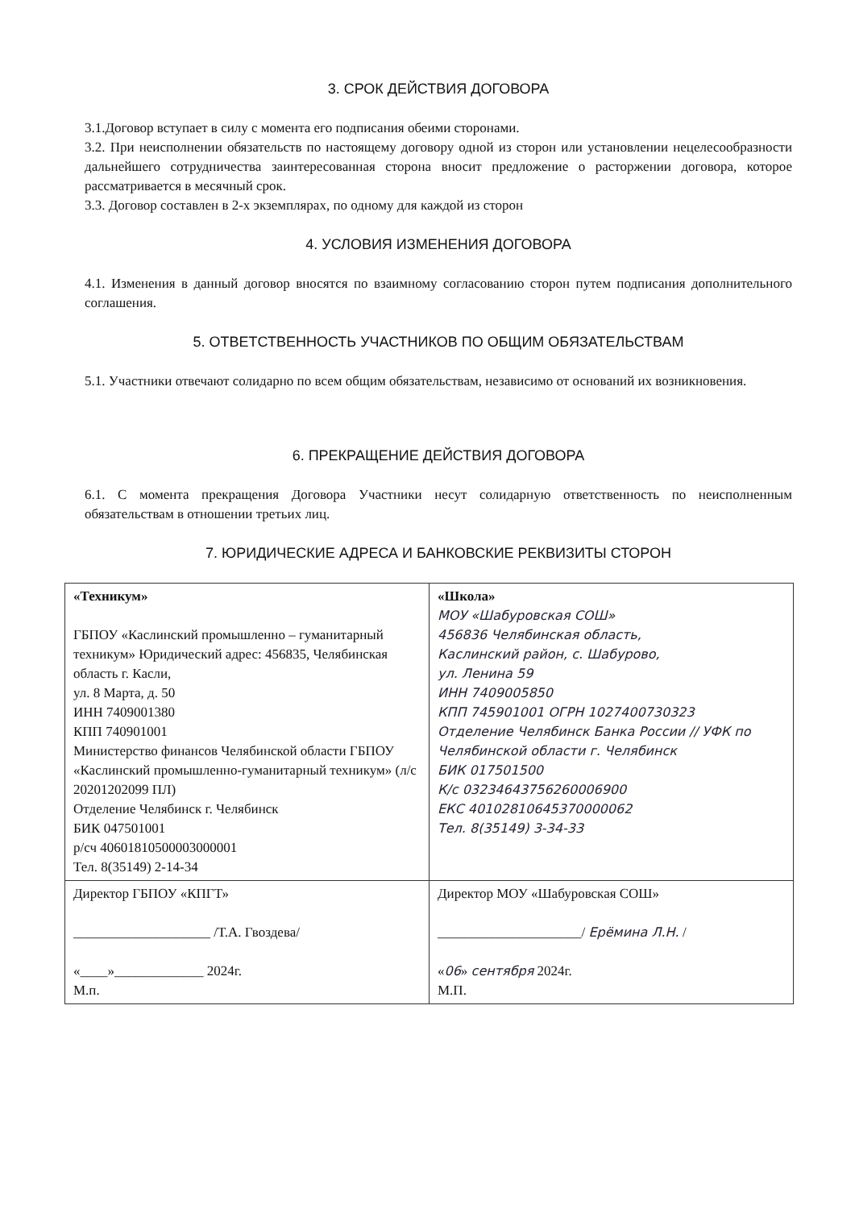3. СРОК ДЕЙСТВИЯ ДОГОВОРА
3.1.Договор вступает в силу с момента его подписания обеими сторонами.
3.2. При неисполнении обязательств по настоящему договору одной из сторон или установлении нецелесообразности дальнейшего сотрудничества заинтересованная сторона вносит предложение о расторжении договора, которое рассматривается в месячный срок.
3.3. Договор составлен в 2-х экземплярах, по одному для каждой из сторон
4. УСЛОВИЯ ИЗМЕНЕНИЯ ДОГОВОРА
4.1. Изменения в данный договор вносятся по взаимному согласованию сторон путем подписания дополнительного соглашения.
5. ОТВЕТСТВЕННОСТЬ УЧАСТНИКОВ ПО ОБЩИМ ОБЯЗАТЕЛЬСТВАМ
5.1. Участники отвечают солидарно по всем общим обязательствам, независимо от оснований их возникновения.
6. ПРЕКРАЩЕНИЕ ДЕЙСТВИЯ ДОГОВОРА
6.1. С момента прекращения Договора Участники несут солидарную ответственность по неисполненным обязательствам в отношении третьих лиц.
7. ЮРИДИЧЕСКИЕ АДРЕСА И БАНКОВСКИЕ РЕКВИЗИТЫ СТОРОН
| «Техникум» ГБПОУ «Каслинский промышленно – гуманитарный техникум» Юридический адрес: 456835, Челябинская область г. Касли, ул. 8 Марта, д. 50 ИНН 7409001380 КПП 740901001 Министерство финансов Челябинской области ГБПОУ «Каслинский промышленно-гуманитарный техникум» (л/с 20201202099 ПЛ) Отделение Челябинск г. Челябинск БИК 047501001 р/сч 40601810500003000001 Тел. 8(35149) 2-14-34 | «Школа» МОУ «Шабуровская СОШ» 456836 Челябинская область, Каслинский район, с. Шабурово, ул. Ленина 59 ИНН 7409005850 КПП 745901001 ОГРН 1027400730323 Отделение Челябинск Банка России // УФК по Челябинской области г. Челябинск БИК 017501500 К/с 03234643756260006900 ЕКС 40102810645370000062 Тел. 8(35149) 3-34-33 |
| Директор ГБПОУ «КПГТ» ____________________ /Т.А. Гвоздева/ «____»_____________ 2024г. М.п. | Директор МОУ «Шабуровская СОШ» _____________________/ Ерёмина Л.Н. / « 06 » сентября 2024г. М.П. |